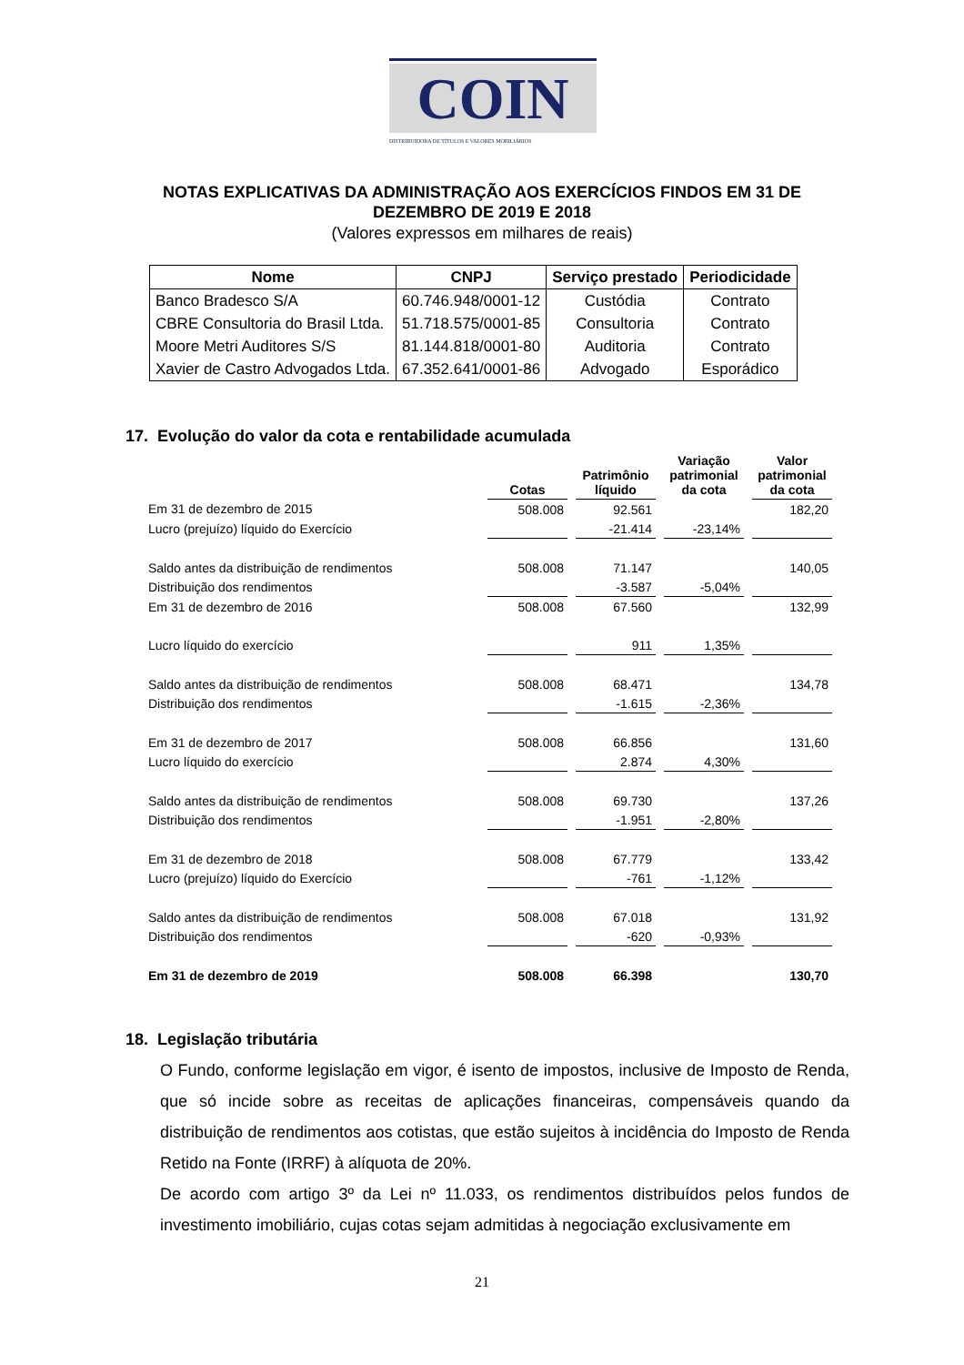COIN
DISTRIBUIDORA DE TÍTULOS E VALORES MOBILIÁRIOS
NOTAS EXPLICATIVAS DA ADMINISTRAÇÃO AOS EXERCÍCIOS FINDOS EM 31 DE
DEZEMBRO DE 2019 E 2018
(Valores expressos em milhares de reais)
| Nome | CNPJ | Serviço prestado | Periodicidade |
| --- | --- | --- | --- |
| Banco Bradesco S/A | 60.746.948/0001-12 | Custódia | Contrato |
| CBRE Consultoria do Brasil Ltda. | 51.718.575/0001-85 | Consultoria | Contrato |
| Moore Metri Auditores S/S | 81.144.818/0001-80 | Auditoria | Contrato |
| Xavier de Castro Advogados Ltda. | 67.352.641/0001-86 | Advogado | Esporádico |
17. Evolução do valor da cota e rentabilidade acumulada
| | Cotas | Patrimônio líquido | Variação patrimonial da cota | Valor patrimonial da cota |
| --- | --- | --- | --- | --- |
| Em 31 de dezembro de 2015 | 508.008 | 92.561 | | 182,20 |
| Lucro (prejuízo) líquido do Exercício | | -21.414 | -23,14% | |
| Saldo antes da distribuição de rendimentos | 508.008 | 71.147 | | 140,05 |
| Distribuição dos rendimentos | | -3.587 | -5,04% | |
| Em 31 de dezembro de 2016 | 508.008 | 67.560 | | 132,99 |
| Lucro líquido do exercício | | 911 | 1,35% | |
| Saldo antes da distribuição de rendimentos | 508.008 | 68.471 | | 134,78 |
| Distribuição dos rendimentos | | -1.615 | -2,36% | |
| Em 31 de dezembro de 2017 | 508.008 | 66.856 | | 131,60 |
| Lucro líquido do exercício | | 2.874 | 4,30% | |
| Saldo antes da distribuição de rendimentos | 508.008 | 69.730 | | 137,26 |
| Distribuição dos rendimentos | | -1.951 | -2,80% | |
| Em 31 de dezembro de 2018 | 508.008 | 67.779 | | 133,42 |
| Lucro (prejuízo) líquido do Exercício | | -761 | -1,12% | |
| Saldo antes da distribuição de rendimentos | 508.008 | 67.018 | | 131,92 |
| Distribuição dos rendimentos | | -620 | -0,93% | |
| Em 31 de dezembro de 2019 | 508.008 | 66.398 | | 130,70 |
18. Legislação tributária
O Fundo, conforme legislação em vigor, é isento de impostos, inclusive de Imposto de Renda, que só incide sobre as receitas de aplicações financeiras, compensáveis quando da distribuição de rendimentos aos cotistas, que estão sujeitos à incidência do Imposto de Renda Retido na Fonte (IRRF) à alíquota de 20%.
De acordo com artigo 3º da Lei nº 11.033, os rendimentos distribuídos pelos fundos de investimento imobiliário, cujas cotas sejam admitidas à negociação exclusivamente em
21